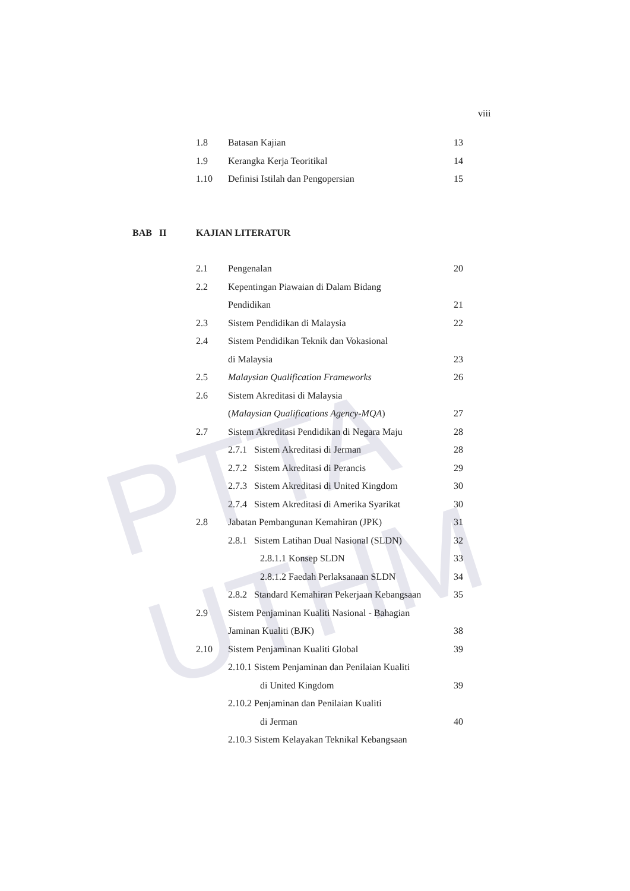PTTA UTHM
viii
1.8 Batasan Kajian 13
1.9 Kerangka Kerja Teoritikal 14
1.10 Definisi Istilah dan Pengopersian 15
BAB II KAJIAN LITERATUR
2.1 Pengenalan 20
2.2 Kepentingan Piawaian di Dalam Bidang
Pendidikan 21
2.3 Sistem Pendidikan di Malaysia 22
2.4 Sistem Pendidikan Teknik dan Vokasional
di Malaysia 23
2.5 Malaysian Qualification Frameworks 26
2.6 Sistem Akreditasi di Malaysia
(Malaysian Qualifications Agency-MQA) 27
2.7 Sistem Akreditasi Pendidikan di Negara Maju 28
2.7.1 Sistem Akreditasi di Jerman 28
2.7.2 Sistem Akreditasi di Perancis 29
2.7.3 Sistem Akreditasi di United Kingdom 30
2.7.4 Sistem Akreditasi di Amerika Syarikat 30
2.8 Jabatan Pembangunan Kemahiran (JPK) 31
2.8.1 Sistem Latihan Dual Nasional (SLDN) 32
2.8.1.1 Konsep SLDN 33
2.8.1.2 Faedah Perlaksanaan SLDN 34
2.8.2 Standard Kemahiran Pekerjaan Kebangsaan 35
2.9 Sistem Penjaminan Kualiti Nasional - Bahagian
Jaminan Kualiti (BJK) 38
2.10 Sistem Penjaminan Kualiti Global 39
2.10.1 Sistem Penjaminan dan Penilaian Kualiti
di United Kingdom 39
2.10.2 Penjaminan dan Penilaian Kualiti
di Jerman 40
2.10.3 Sistem Kelayakan Teknikal Kebangsaan